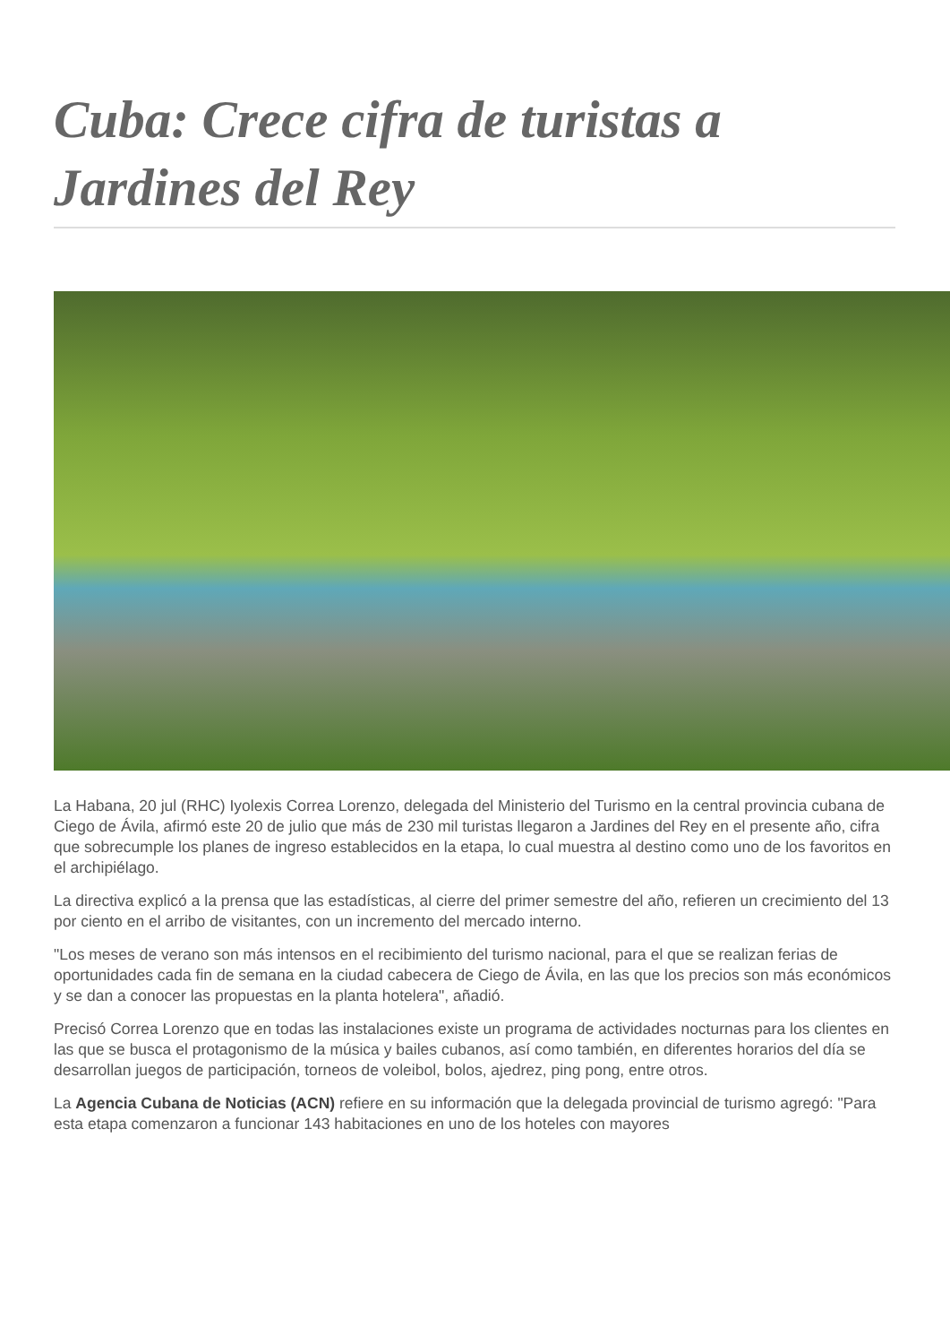Cuba: Crece cifra de turistas a Jardines del Rey
La Habana, 20 jul (RHC) Iyolexis Correa Lorenzo, delegada del Ministerio del Turismo en la central provincia cubana de Ciego de Ávila, afirmó este 20 de julio que más de 230 mil turistas llegaron a Jardines del Rey en el presente año, cifra que sobrecumple los planes de ingreso establecidos en la etapa, lo cual muestra al destino como uno de los favoritos en el archipiélago.
La directiva explicó a la prensa que las estadísticas, al cierre del primer semestre del año, refieren un crecimiento del 13 por ciento en el arribo de visitantes, con un incremento del mercado interno.
"Los meses de verano son más intensos en el recibimiento del turismo nacional, para el que se realizan ferias de oportunidades cada fin de semana en la ciudad cabecera de Ciego de Ávila, en las que los precios son más económicos y se dan a conocer las propuestas en la planta hotelera", añadió.
Precisó Correa Lorenzo que en todas las instalaciones existe un programa de actividades nocturnas para los clientes en las que se busca el protagonismo de la música y bailes cubanos, así como también, en diferentes horarios del día se desarrollan juegos de participación, torneos de voleibol, bolos, ajedrez, ping pong, entre otros.
La Agencia Cubana de Noticias (ACN) refiere en su información que la delegada provincial de turismo agregó: "Para esta etapa comenzaron a funcionar 143 habitaciones en uno de los hoteles con mayores